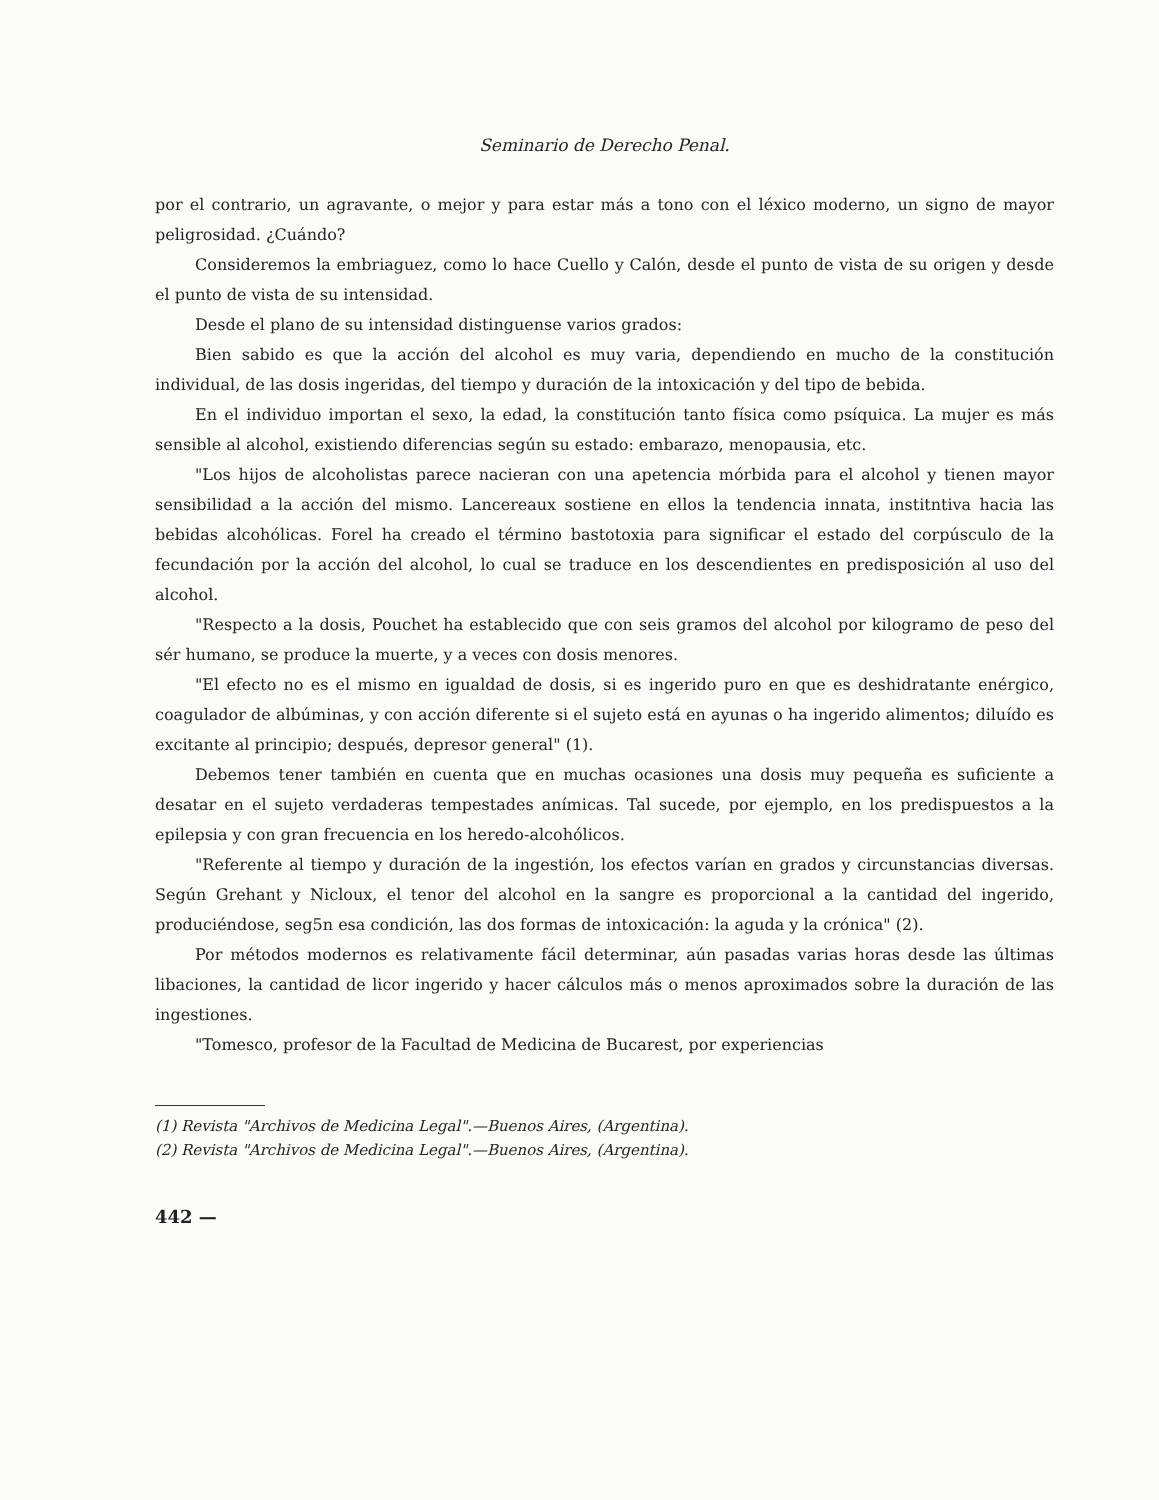Seminario de Derecho Penal.
por el contrario, un agravante, o mejor y para estar más a tono con el léxico moderno, un signo de mayor peligrosidad. ¿Cuándo?
Consideremos la embriaguez, como lo hace Cuello y Calón, desde el punto de vista de su origen y desde el punto de vista de su intensidad.
Desde el plano de su intensidad distinguense varios grados:
Bien sabido es que la acción del alcohol es muy varia, dependiendo en mucho de la constitución individual, de las dosis ingeridas, del tiempo y duración de la intoxicación y del tipo de bebida.
En el individuo importan el sexo, la edad, la constitución tanto física como psíquica. La mujer es más sensible al alcohol, existiendo diferencias según su estado: embarazo, menopausia, etc.
"Los hijos de alcoholistas parece nacieran con una apetencia mórbida para el alcohol y tienen mayor sensibilidad a la acción del mismo. Lancereaux sostiene en ellos la tendencia innata, institntiva hacia las bebidas alcohólicas. Forel ha creado el término bastotoxia para significar el estado del corpúsculo de la fecundación por la acción del alcohol, lo cual se traduce en los descendientes en predisposición al uso del alcohol.
"Respecto a la dosis, Pouchet ha establecido que con seis gramos del alcohol por kilogramo de peso del sér humano, se produce la muerte, y a veces con dosis menores.
"El efecto no es el mismo en igualdad de dosis, si es ingerido puro en que es deshidratante enérgico, coagulador de albúminas, y con acción diferente si el sujeto está en ayunas o ha ingerido alimentos; diluído es excitante al principio; después, depresor general" (1).
Debemos tener también en cuenta que en muchas ocasiones una dosis muy pequeña es suficiente a desatar en el sujeto verdaderas tempestades anímicas. Tal sucede, por ejemplo, en los predispuestos a la epilepsia y con gran frecuencia en los heredo-alcohólicos.
"Referente al tiempo y duración de la ingestión, los efectos varían en grados y circunstancias diversas. Según Grehant y Nicloux, el tenor del alcohol en la sangre es proporcional a la cantidad del ingerido, produciéndose, seg5n esa condición, las dos formas de intoxicación: la aguda y la crónica" (2).
Por métodos modernos es relativamente fácil determinar, aún pasadas varias horas desde las últimas libaciones, la cantidad de licor ingerido y hacer cálculos más o menos aproximados sobre la duración de las ingestiones.
"Tomesco, profesor de la Facultad de Medicina de Bucarest, por experiencias
(1) Revista "Archivos de Medicina Legal".—Buenos Aires, (Argentina).
(2) Revista "Archivos de Medicina Legal".—Buenos Aires, (Argentina).
442 —